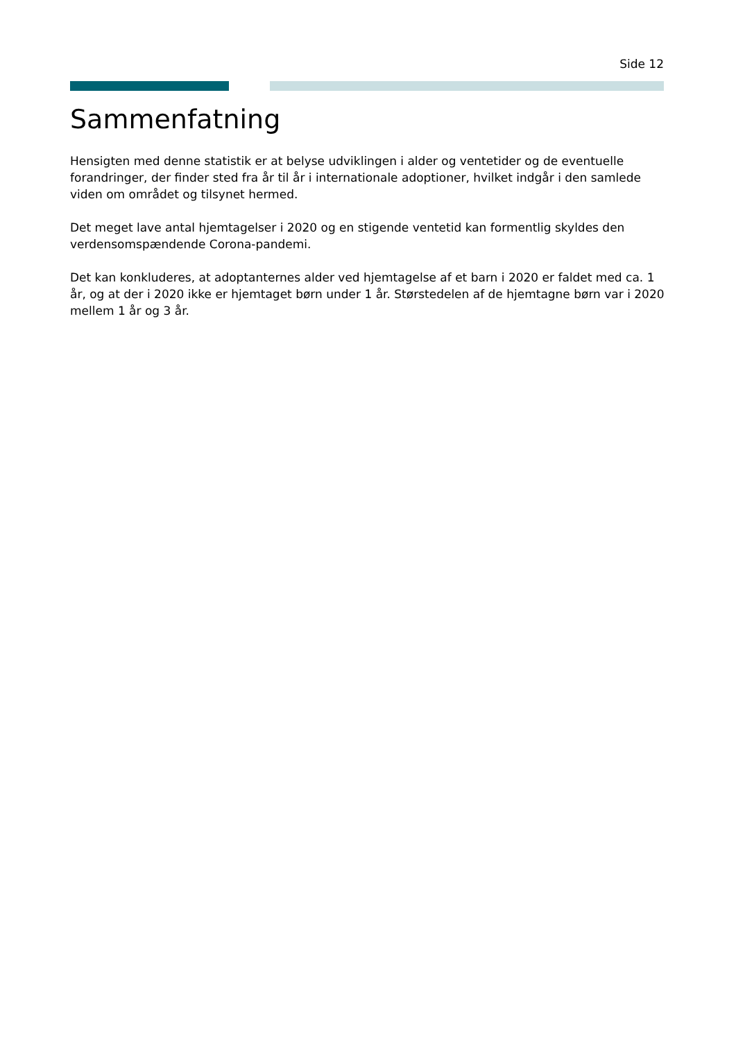Side 12
Sammenfatning
Hensigten med denne statistik er at belyse udviklingen i alder og ventetider og de eventuelle forandringer, der finder sted fra år til år i internationale adoptioner, hvilket indgår i den samlede viden om området og tilsynet hermed.
Det meget lave antal hjemtagelser i 2020 og en stigende ventetid kan formentlig skyldes den verdensomspændende Corona-pandemi.
Det kan konkluderes, at adoptanternes alder ved hjemtagelse af et barn i 2020 er faldet med ca. 1 år, og at der i 2020 ikke er hjemtaget børn under 1 år. Størstedelen af de hjemtagne børn var i 2020 mellem 1 år og 3 år.